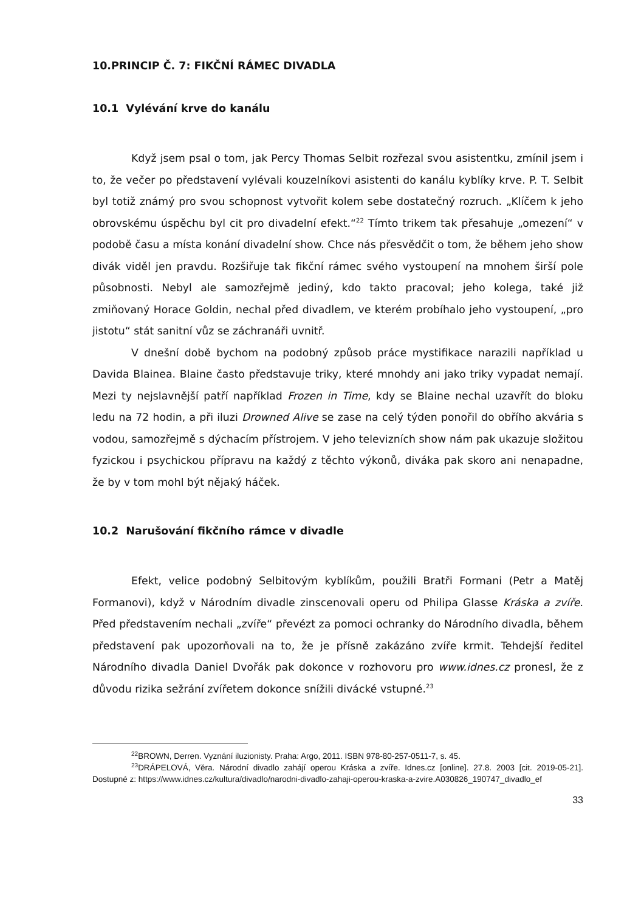10.PRINCIP Č. 7: FIKČNÍ RÁMEC DIVADLA
10.1 Vylévání krve do kanálu
Když jsem psal o tom, jak Percy Thomas Selbit rozřezal svou asistentku, zmínil jsem i to, že večer po představení vylévali kouzelníkovi asistenti do kanálu kyblíky krve. P. T. Selbit byl totiž známý pro svou schopnost vytvořit kolem sebe dostatečný rozruch. „Klíčem k jeho obrovskému úspěchu byl cit pro divadelní efekt.“<sup>22</sup> Tímto trikem tak přesahuje „omezení“ v podobě času a místa konání divadelní show. Chce nás přesvědčit o tom, že během jeho show divák viděl jen pravdu. Rozšiřuje tak fikční rámec svého vystoupení na mnohem širší pole působnosti. Nebyl ale samozřejmě jediný, kdo takto pracoval; jeho kolega, také již zmiňovaný Horace Goldin, nechal před divadlem, ve kterém probíhalo jeho vystoupení, „pro jistotu“ stát sanitní vůz se záchranáři uvnitř.
V dnešní době bychom na podobný způsob práce mystifikace narazili například u Davida Blainea. Blaine často představuje triky, které mnohdy ani jako triky vypadat nemají. Mezi ty nejslavnější patří například Frozen in Time, kdy se Blaine nechal uzavřít do bloku ledu na 72 hodin, a při iluzi Drowned Alive se zase na celý týden ponořil do obřího akvária s vodou, samozřejmě s dýchacím přístrojem. V jeho televizních show nám pak ukazuje složitou fyzickou i psychickou přípravu na každý z těchto výkonů, diváka pak skoro ani nenapadne, že by v tom mohl být nějaký háček.
10.2 Narušování fikčního rámce v divadle
Efekt, velice podobný Selbitovým kyblíkům, použili Bratři Formani (Petr a Matěj Formanovi), když v Národním divadle zinscenovali operu od Philipa Glasse Kráska a zvíře. Před představením nechali „zvíře“ převézt za pomoci ochranky do Národního divadla, během představení pak upozorňovali na to, že je přísně zakázáno zvíře krmit. Tehdejší ředitel Národního divadla Daniel Dvořák pak dokonce v rozhovoru pro www.idnes.cz pronesl, že z důvodu rizika sežrání zvířetem dokonce snížili divácké vstupné.<sup>23</sup>
<sup>22</sup>BROWN, Derren. Vyznání iluzionisty. Praha: Argo, 2011. ISBN 978-80-257-0511-7, s. 45.
<sup>23</sup> DRÁPELOVÁ, Věra. Národní divadlo zahájí operou Kráska a zvíře. Idnes.cz [online]. 27.8. 2003 [cit. 2019-05-21]. Dostupné z: https://www.idnes.cz/kultura/divadlo/narodni-divadlo-zahaji-operou-kraska-a-zvire.A030826_190747_divadlo_ef
33